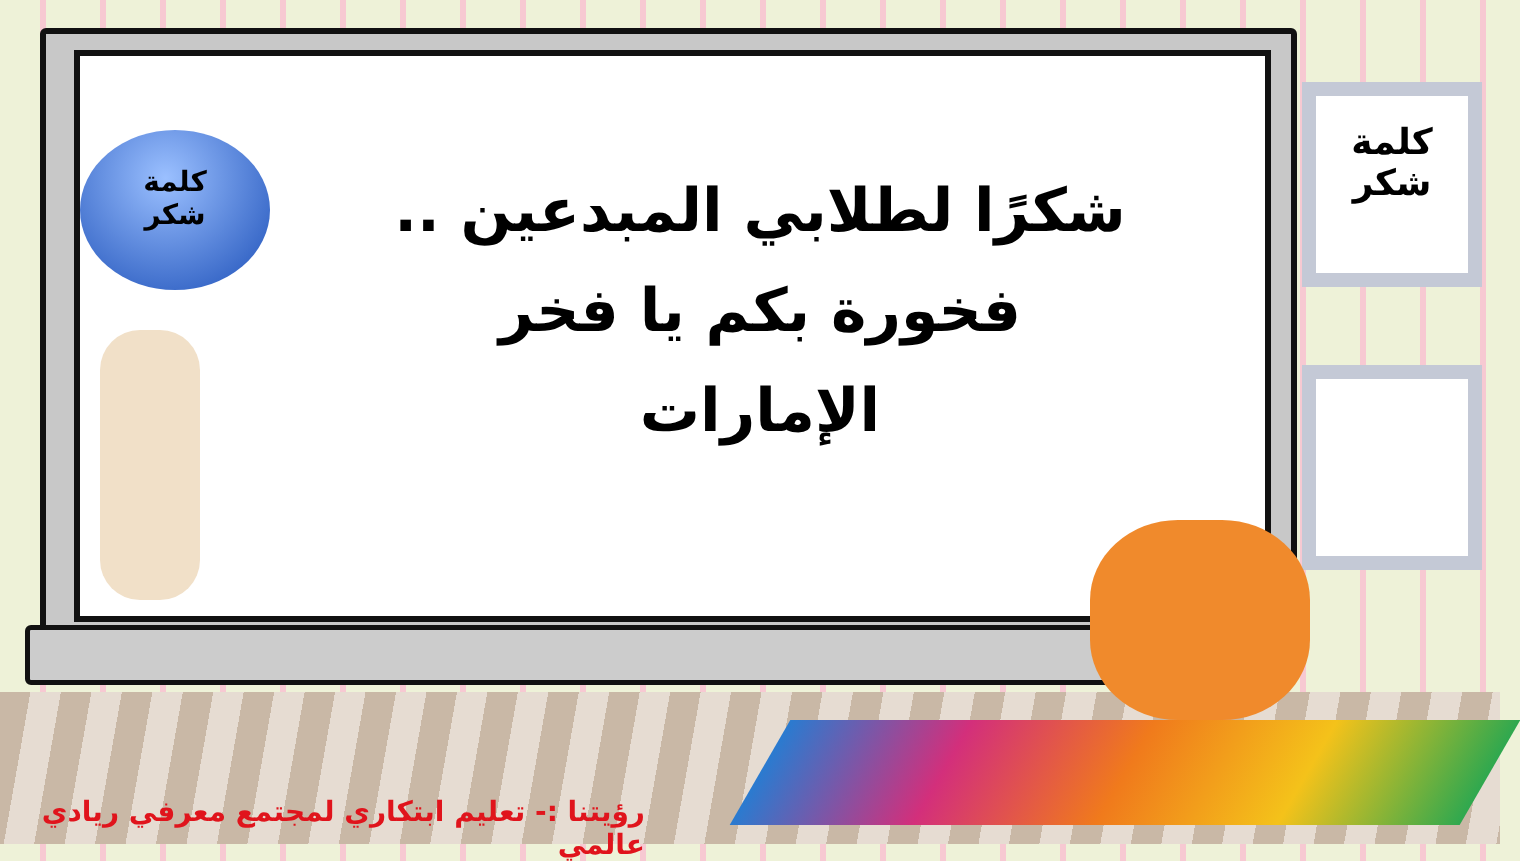كلمة
شكر
شكرًا لطلابي المبدعين ..
فخورة بكم يا فخر الإمارات
كلمة
شكر
رؤيتنا :- تعليم ابتكاري لمجتمع معرفي ريادي عالمي